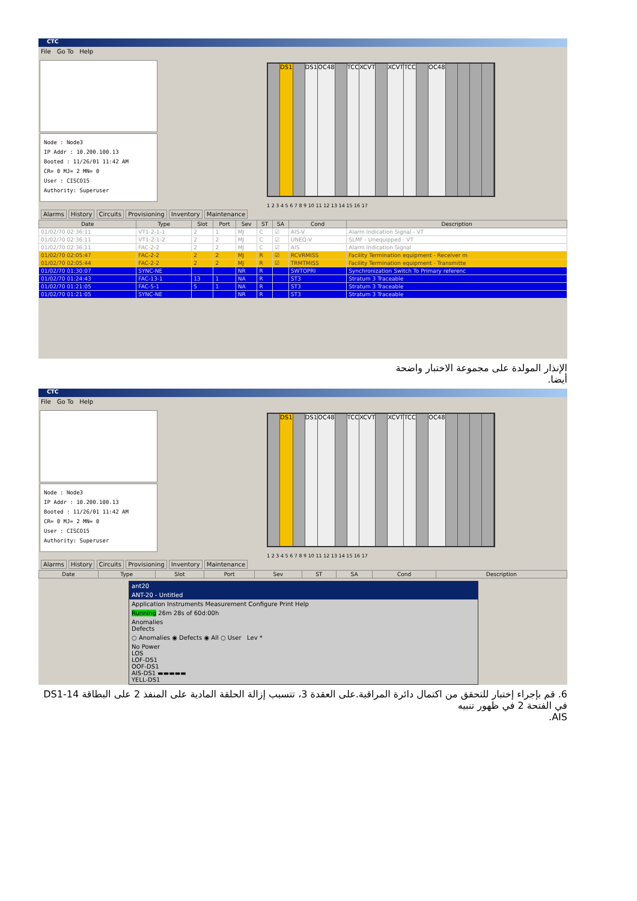CTC
File Go To Help
Node : Node3
IP Addr : 10.200.100.13
Booted : 11/26/01 11:42 AM
CR= 0 MJ= 2 MN= 0
User : CISCO15
Authority: Superuser
DS1 DS1 OC48 TCC XCVT XCVT TCC OC48
1 2 3 4 5 6 7 8 9 10 11 12 13 14 15 16 17
Alarms History Circuits Provisioning Inventory Maintenance
| Date | Type | Slot | Port | Sev | ST | SA | Cond | Description |
| --- | --- | --- | --- | --- | --- | --- | --- | --- |
| 01/02/70 02:36:11 | VT1-2-1-1 | 2 | 1 | MJ | C | ☑ | AIS-V | Alarm Indication Signal - VT |
| 01/02/70 02:36:11 | VT1-2-1-2 | 2 | 2 | MJ | C | ☑ | UNEQ-V | SLMF - Unequipped - VT |
| 01/02/70 02:36:11 | FAC-2-2 | 2 | 2 | MJ | C | ☑ | AIS | Alarm Indication Signal |
| 01/02/70 02:05:47 | FAC-2-2 | 2 | 2 | MJ | R | ☑ | RCVRMISS | Facility Termination equipment - Receiver m |
| 01/02/70 02:05:44 | FAC-2-2 | 2 | 2 | MJ | R | ☑ | TRMTMISS | Facility Termination equipment - Transmitte |
| 01/02/70 01:30:07 | SYNC-NE | | | NR | R | | SWTOPRI | Synchronization Switch To Primary referenc |
| 01/02/70 01:24:43 | FAC-13-1 | 13 | 1 | NA | R | | ST3 | Stratum 3 Traceable |
| 01/02/70 01:21:05 | FAC-5-1 | 5 | 1 | NA | R | | ST3 | Stratum 3 Traceable |
| 01/02/70 01:21:05 | SYNC-NE | | | NR | R | | ST3 | Stratum 3 Traceable |
الإنذار المولدة على مجموعة الاختبار واضحة
أيضا.
CTC
File Go To Help
Node : Node3
IP Addr : 10.200.100.13
Booted : 11/26/01 11:42 AM
CR= 0 MJ= 2 MN= 0
User : CISCO15
Authority: Superuser
DS1 DS1 OC48 TCC XCVT XCVT TCC OC48
1 2 3 4 5 6 7 8 9 10 11 12 13 14 15 16 17
Alarms History Circuits Provisioning Inventory Maintenance
| Date | Type | Slot | Port | Sev | ST | SA | Cond | Description |
| --- | --- | --- | --- | --- | --- | --- | --- | --- |
ant20
ANT-20 - Untitled
Application Instruments Measurement Configure Print Help
Running 26m 28s of 60d:00h
Anomalies
Defects
○ Anomalies ◉ Defects ◉ All ○ User Lev *
No Power
LOS
LOF-DS1
OOF-DS1
AIS-DS1 ▬▬▬▬▬
YELL-DS1
6. قم بإجراء إختبار للتحقق من اكتمال دائرة المراقبة.على العقدة 3، تتسبب إزالة الحلقة المادية على المنفذ 2 على البطاقة DS1-14 في الفتحة 2 في ظهور تنبيه
AIS.